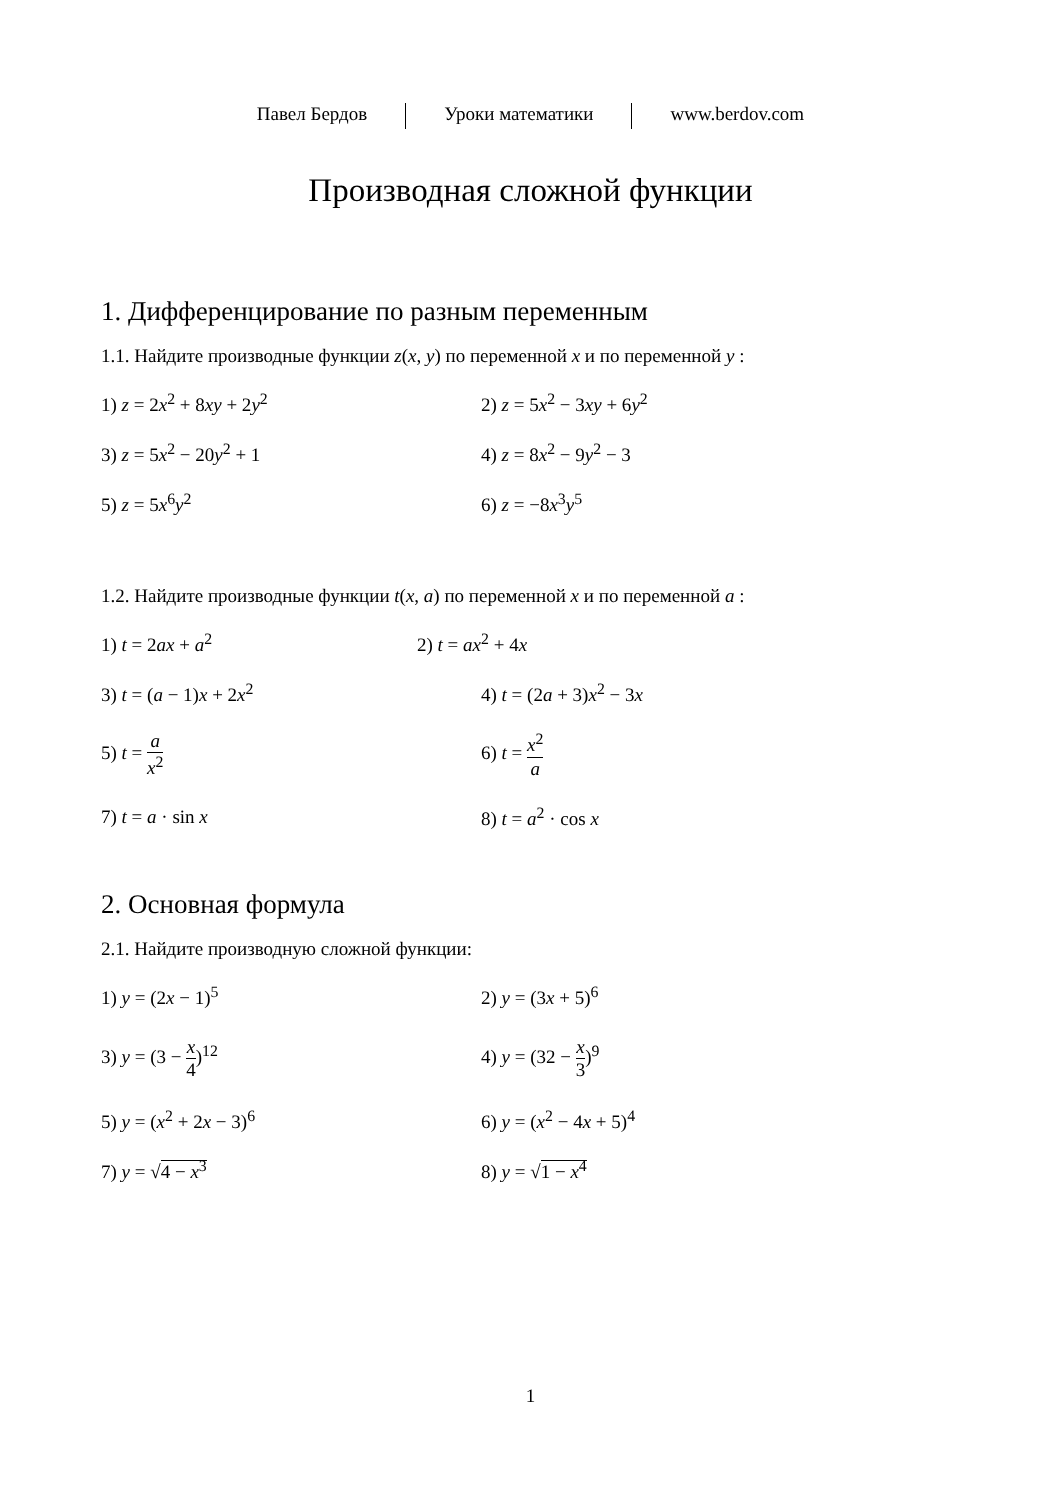Павел Бердов Уроки математики www.berdov.com
Производная сложной функции
1. Дифференцирование по разным переменным
1.1. Найдите производные функции z(x, y) по переменной x и по переменной y :
1) z = 2x<sup>2</sup> + 8xy + 2y<sup>2</sup> 2) z = 5x<sup>2</sup> − 3xy + 6y<sup>2</sup>
3) z = 5x<sup>2</sup> − 20y<sup>2</sup> + 1 4) z = 8x<sup>2</sup> − 9y<sup>2</sup> − 3
5) z = 5x<sup>6</sup>y<sup>2</sup> 6) z = −8x<sup>3</sup>y<sup>5</sup>
1.2. Найдите производные функции t(x, a) по переменной x и по переменной a :
1) t = 2ax + a<sup>2</sup> 2) t = ax<sup>2</sup> + 4x
3) t = (a − 1)x + 2x<sup>2</sup> 4) t = (2a + 3)x<sup>2</sup> − 3x
5) t = a x<sup>2</sup> 6) t = x<sup>2</sup> a
7) t = a · sin x 8) t = a<sup>2</sup> · cos x
2. Основная формула
2.1. Найдите производную сложной функции:
1) y = (2x − 1)<sup>5</sup> 2) y = (3x + 5)<sup>6</sup>
3) y = (3 − x 4)<sup>12</sup> 4) y = (32 − x 3)<sup>9</sup>
5) y = (x<sup>2</sup> + 2x − 3)<sup>6</sup> 6) y = (x<sup>2</sup> − 4x + 5)<sup>4</sup>
7) y = √4 − x<sup>3</sup> 8) y = √1 − x<sup>4</sup>
1